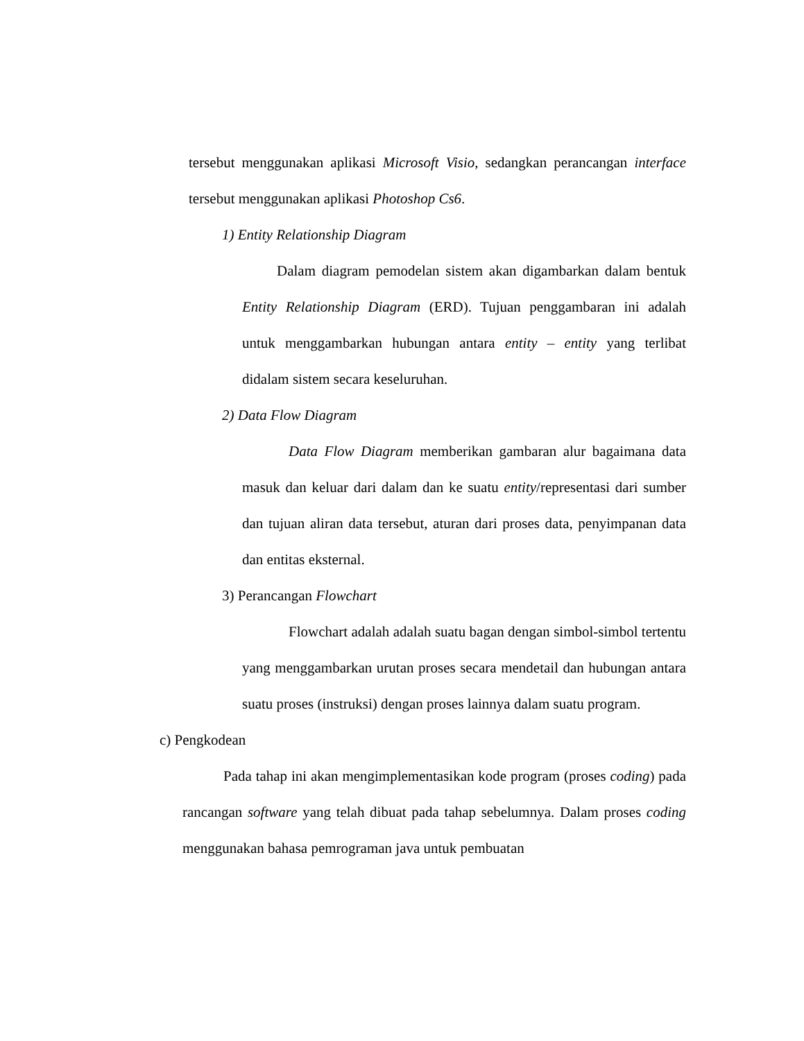tersebut menggunakan aplikasi Microsoft Visio, sedangkan perancangan interface tersebut menggunakan aplikasi Photoshop Cs6.
1) Entity Relationship Diagram
Dalam diagram pemodelan sistem akan digambarkan dalam bentuk Entity Relationship Diagram (ERD). Tujuan penggambaran ini adalah untuk menggambarkan hubungan antara entity – entity yang terlibat didalam sistem secara keseluruhan.
2) Data Flow Diagram
Data Flow Diagram memberikan gambaran alur bagaimana data masuk dan keluar dari dalam dan ke suatu entity/representasi dari sumber dan tujuan aliran data tersebut, aturan dari proses data, penyimpanan data dan entitas eksternal.
3) Perancangan Flowchart
Flowchart adalah adalah suatu bagan dengan simbol-simbol tertentu yang menggambarkan urutan proses secara mendetail dan hubungan antara suatu proses (instruksi) dengan proses lainnya dalam suatu program.
c) Pengkodean
Pada tahap ini akan mengimplementasikan kode program (proses coding) pada rancangan software yang telah dibuat pada tahap sebelumnya. Dalam proses coding menggunakan bahasa pemrograman java untuk pembuatan